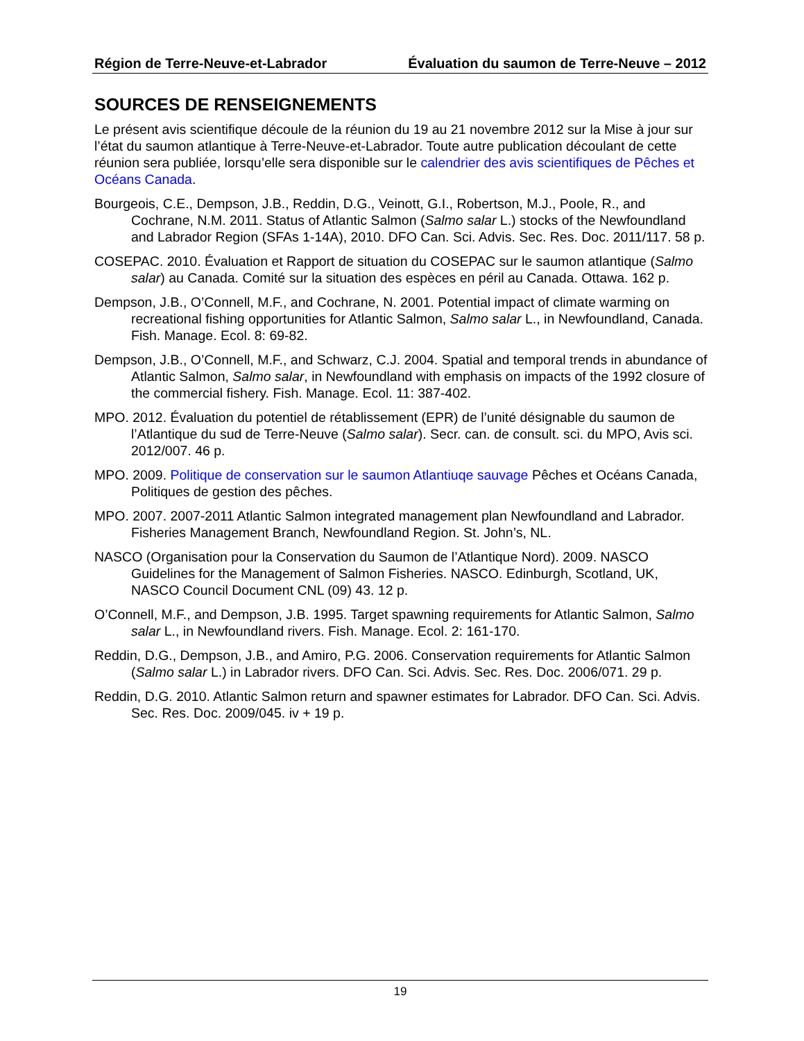Région de Terre-Neuve-et-Labrador Évaluation du saumon de Terre-Neuve – 2012
SOURCES DE RENSEIGNEMENTS
Le présent avis scientifique découle de la réunion du 19 au 21 novembre 2012 sur la Mise à jour sur l’état du saumon atlantique à Terre-Neuve-et-Labrador. Toute autre publication découlant de cette réunion sera publiée, lorsqu’elle sera disponible sur le calendrier des avis scientifiques de Pêches et Océans Canada.
Bourgeois, C.E., Dempson, J.B., Reddin, D.G., Veinott, G.I., Robertson, M.J., Poole, R., and Cochrane, N.M. 2011. Status of Atlantic Salmon (Salmo salar L.) stocks of the Newfoundland and Labrador Region (SFAs 1-14A), 2010. DFO Can. Sci. Advis. Sec. Res. Doc. 2011/117. 58 p.
COSEPAC. 2010. Évaluation et Rapport de situation du COSEPAC sur le saumon atlantique (Salmo salar) au Canada. Comité sur la situation des espèces en péril au Canada. Ottawa. 162 p.
Dempson, J.B., O’Connell, M.F., and Cochrane, N. 2001. Potential impact of climate warming on recreational fishing opportunities for Atlantic Salmon, Salmo salar L., in Newfoundland, Canada. Fish. Manage. Ecol. 8: 69-82.
Dempson, J.B., O’Connell, M.F., and Schwarz, C.J. 2004. Spatial and temporal trends in abundance of Atlantic Salmon, Salmo salar, in Newfoundland with emphasis on impacts of the 1992 closure of the commercial fishery. Fish. Manage. Ecol. 11: 387-402.
MPO. 2012. Évaluation du potentiel de rétablissement (EPR) de l’unité désignable du saumon de l’Atlantique du sud de Terre-Neuve (Salmo salar). Secr. can. de consult. sci. du MPO, Avis sci. 2012/007. 46 p.
MPO. 2009. Politique de conservation sur le saumon Atlantiuqe sauvage Pêches et Océans Canada, Politiques de gestion des pêches.
MPO. 2007. 2007-2011 Atlantic Salmon integrated management plan Newfoundland and Labrador. Fisheries Management Branch, Newfoundland Region. St. John’s, NL.
NASCO (Organisation pour la Conservation du Saumon de l’Atlantique Nord). 2009. NASCO Guidelines for the Management of Salmon Fisheries. NASCO. Edinburgh, Scotland, UK, NASCO Council Document CNL (09) 43. 12 p.
O’Connell, M.F., and Dempson, J.B. 1995. Target spawning requirements for Atlantic Salmon, Salmo salar L., in Newfoundland rivers. Fish. Manage. Ecol. 2: 161-170.
Reddin, D.G., Dempson, J.B., and Amiro, P.G. 2006. Conservation requirements for Atlantic Salmon (Salmo salar L.) in Labrador rivers. DFO Can. Sci. Advis. Sec. Res. Doc. 2006/071. 29 p.
Reddin, D.G. 2010. Atlantic Salmon return and spawner estimates for Labrador. DFO Can. Sci. Advis. Sec. Res. Doc. 2009/045. iv + 19 p.
19